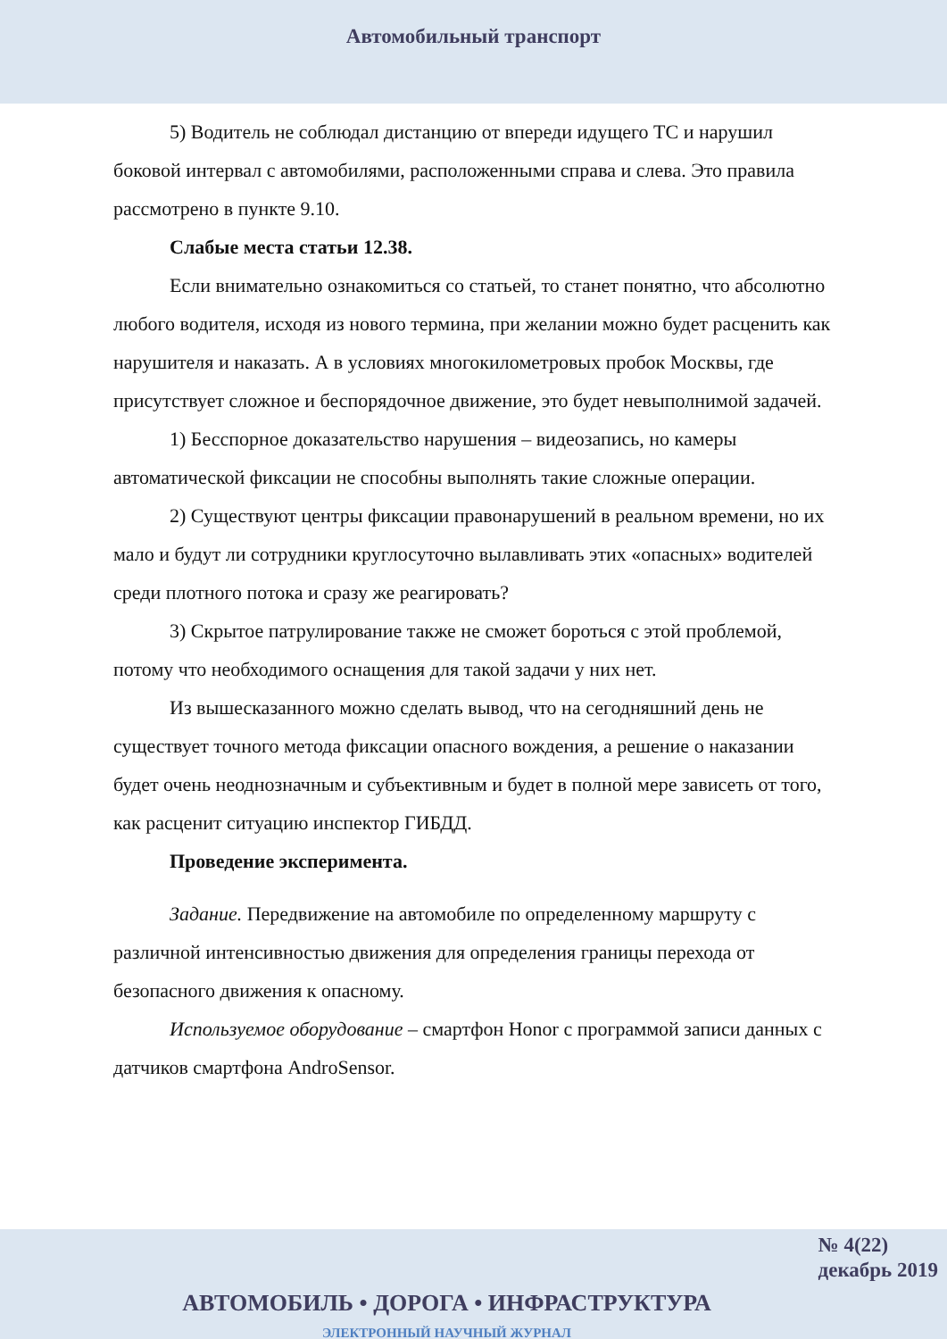Автомобильный транспорт
5) Водитель не соблюдал дистанцию от впереди идущего ТС и нарушил боковой интервал с автомобилями, расположенными справа и слева. Это правила рассмотрено в пункте 9.10.
Слабые места статьи 12.38.
Если внимательно ознакомиться со статьей, то станет понятно, что абсолютно любого водителя, исходя из нового термина, при желании можно будет расценить как нарушителя и наказать. А в условиях многокилометровых пробок Москвы, где присутствует сложное и беспорядочное движение, это будет невыполнимой задачей.
1) Бесспорное доказательство нарушения – видеозапись, но камеры автоматической фиксации не способны выполнять такие сложные операции.
2) Существуют центры фиксации правонарушений в реальном времени, но их мало и будут ли сотрудники круглосуточно вылавливать этих «опасных» водителей среди плотного потока и сразу же реагировать?
3) Скрытое патрулирование также не сможет бороться с этой проблемой, потому что необходимого оснащения для такой задачи у них нет.
Из вышесказанного можно сделать вывод, что на сегодняшний день не существует точного метода фиксации опасного вождения, а решение о наказании будет очень неоднозначным и субъективным и будет в полной мере зависеть от того, как расценит ситуацию инспектор ГИБДД.
Проведение эксперимента.
Задание. Передвижение на автомобиле по определенному маршруту с различной интенсивностью движения для определения границы перехода от безопасного движения к опасному.
Используемое оборудование – смартфон Honor с программой записи данных с датчиков смартфона AndroSensor.
№ 4(22)
декабрь 2019
АВТОМОБИЛЬ • ДОРОГА • ИНФРАСТРУКТУРА
ЭЛЕКТРОННЫЙ НАУЧНЫЙ ЖУРНАЛ